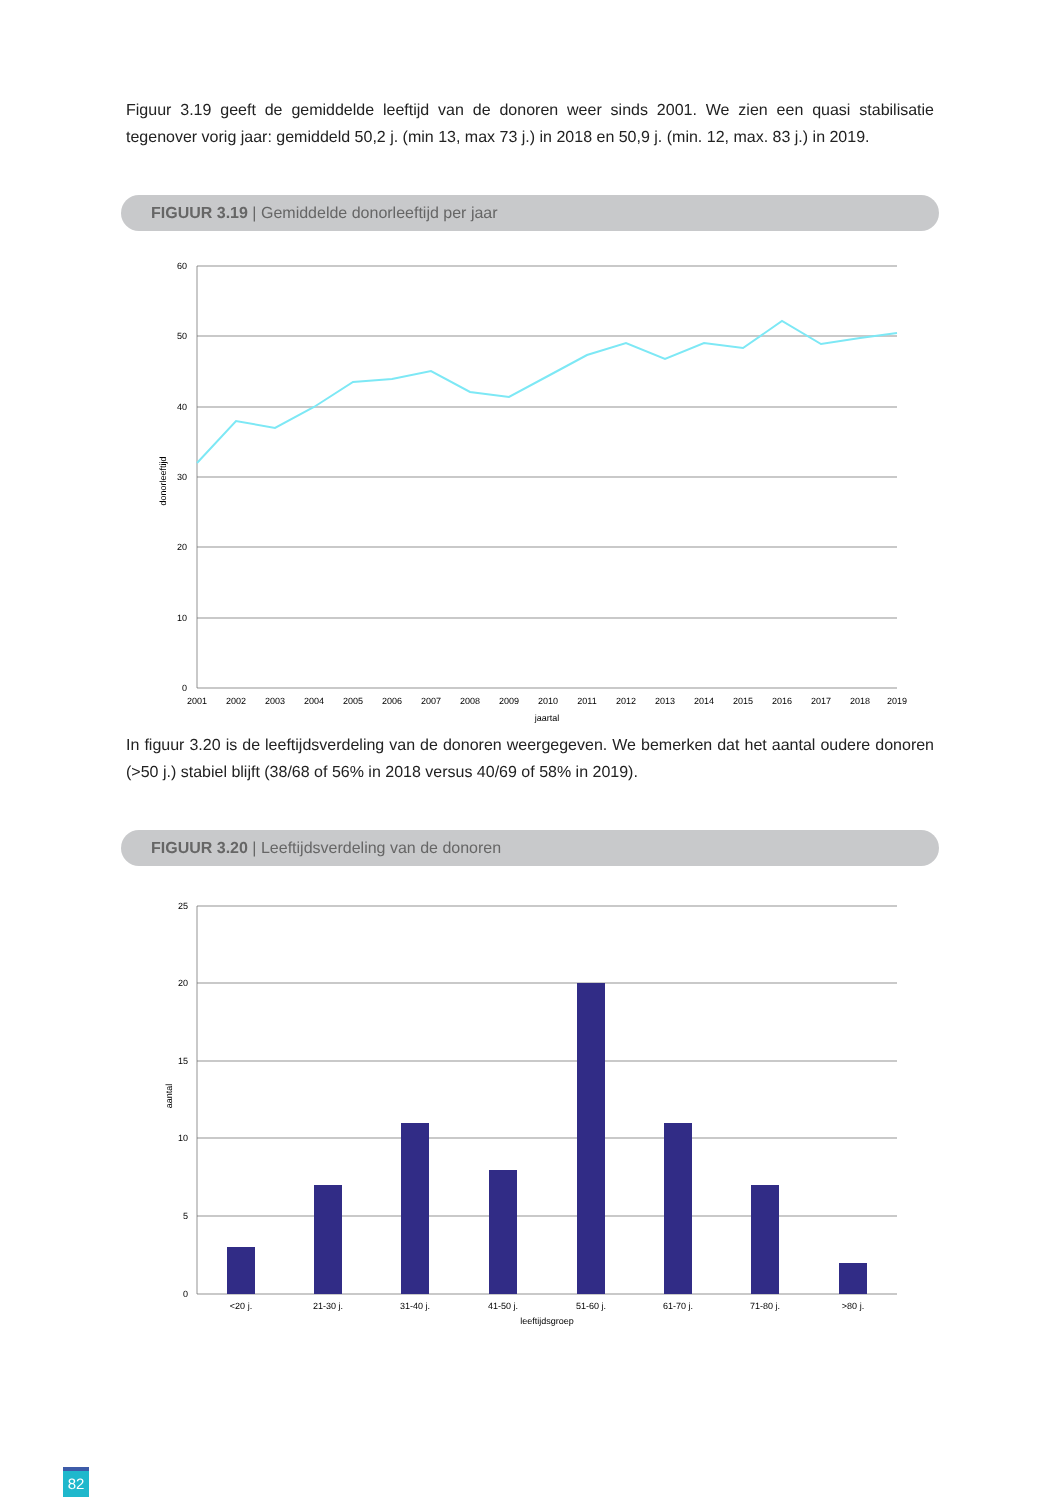Figuur 3.19 geeft de gemiddelde leeftijd van de donoren weer sinds 2001. We zien een quasi stabilisatie tegenover vorig jaar: gemiddeld 50,2 j. (min 13, max 73 j.) in 2018 en 50,9 j. (min. 12, max. 83 j.) in 2019.
FIGUUR 3.19 | Gemiddelde donorleeftijd per jaar
60
50
40
30
20
10
0
2001
2002
2003
2004
2005
2006
2007
2008
2009
2010
2011
2012
2013
2014
2015
2016
2017
2018
2019
jaartal
donorleeftijd
In figuur 3.20 is de leeftijdsverdeling van de donoren weergegeven. We bemerken dat het aantal oudere donoren (>50 j.) stabiel blijft (38/68 of 56% in 2018 versus 40/69 of 58% in 2019).
FIGUUR 3.20 | Leeftijdsverdeling van de donoren
25
20
15
10
5
0
<20 j.
21-30 j.
31-40 j.
41-50 j.
51-60 j.
61-70 j.
71-80 j.
>80 j.
leeftijdsgroep
aantal
82